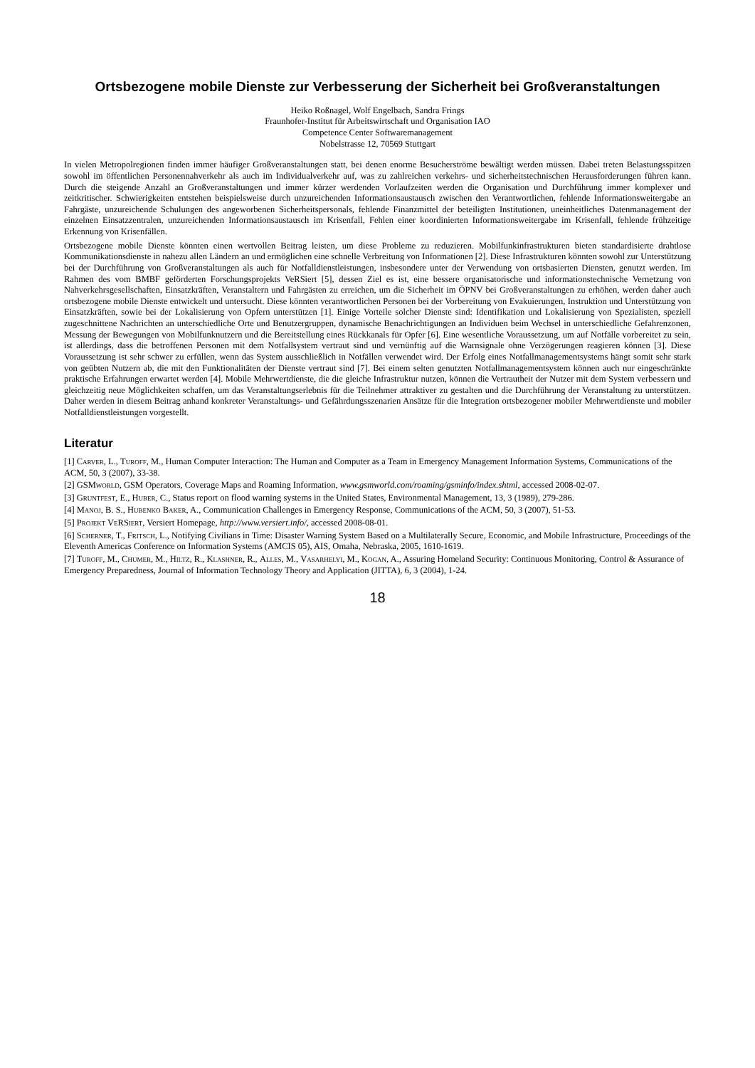Ortsbezogene mobile Dienste zur Verbesserung der Sicherheit bei Großveranstaltungen
Heiko Roßnagel, Wolf Engelbach, Sandra Frings
Fraunhofer-Institut für Arbeitswirtschaft und Organisation IAO
Competence Center Softwaremanagement
Nobelstrasse 12, 70569 Stuttgart
In vielen Metropolregionen finden immer häufiger Großveranstaltungen statt, bei denen enorme Besucherströme bewältigt werden müssen. Dabei treten Belastungsspitzen sowohl im öffentlichen Personennahverkehr als auch im Individualverkehr auf, was zu zahlreichen verkehrs- und sicherheitstechnischen Herausforderungen führen kann. Durch die steigende Anzahl an Großveranstaltungen und immer kürzer werdenden Vorlaufzeiten werden die Organisation und Durchführung immer komplexer und zeitkritischer. Schwierigkeiten entstehen beispielsweise durch unzureichenden Informationsaustausch zwischen den Verantwortlichen, fehlende Informationsweitergabe an Fahrgäste, unzureichende Schulungen des angeworbenen Sicherheitspersonals, fehlende Finanzmittel der beteiligten Institutionen, uneinheitliches Datenmanagement der einzelnen Einsatzzentralen, unzureichenden Informationsaustausch im Krisenfall, Fehlen einer koordinierten Informationsweitergabe im Krisenfall, fehlende frühzeitige Erkennung von Krisenfällen.
Ortsbezogene mobile Dienste könnten einen wertvollen Beitrag leisten, um diese Probleme zu reduzieren. Mobilfunkinfrastrukturen bieten standardisierte drahtlose Kommunikationsdienste in nahezu allen Ländern an und ermöglichen eine schnelle Verbreitung von Informationen [2]. Diese Infrastrukturen könnten sowohl zur Unterstützung bei der Durchführung von Großveranstaltungen als auch für Notfalldienstleistungen, insbesondere unter der Verwendung von ortsbasierten Diensten, genutzt werden. Im Rahmen des vom BMBF geförderten Forschungsprojekts VeRSiert [5], dessen Ziel es ist, eine bessere organisatorische und informationstechnische Vernetzung von Nahverkehrsgesellschaften, Einsatzkräften, Veranstaltern und Fahrgästen zu erreichen, um die Sicherheit im ÖPNV bei Großveranstaltungen zu erhöhen, werden daher auch ortsbezogene mobile Dienste entwickelt und untersucht. Diese könnten verantwortlichen Personen bei der Vorbereitung von Evakuierungen, Instruktion und Unterstützung von Einsatzkräften, sowie bei der Lokalisierung von Opfern unterstützen [1]. Einige Vorteile solcher Dienste sind: Identifikation und Lokalisierung von Spezialisten, speziell zugeschnittene Nachrichten an unterschiedliche Orte und Benutzergruppen, dynamische Benachrichtigungen an Individuen beim Wechsel in unterschiedliche Gefahrenzonen, Messung der Bewegungen von Mobilfunknutzern und die Bereitstellung eines Rückkanals für Opfer [6]. Eine wesentliche Voraussetzung, um auf Notfälle vorbereitet zu sein, ist allerdings, dass die betroffenen Personen mit dem Notfallsystem vertraut sind und vernünftig auf die Warnsignale ohne Verzögerungen reagieren können [3]. Diese Voraussetzung ist sehr schwer zu erfüllen, wenn das System ausschließlich in Notfällen verwendet wird. Der Erfolg eines Notfallmanagementsystems hängt somit sehr stark von geübten Nutzern ab, die mit den Funktionalitäten der Dienste vertraut sind [7]. Bei einem selten genutzten Notfallmanagementsystem können auch nur eingeschränkte praktische Erfahrungen erwartet werden [4]. Mobile Mehrwertdienste, die die gleiche Infrastruktur nutzen, können die Vertrautheit der Nutzer mit dem System verbessern und gleichzeitig neue Möglichkeiten schaffen, um das Veranstaltungserlebnis für die Teilnehmer attraktiver zu gestalten und die Durchführung der Veranstaltung zu unterstützen. Daher werden in diesem Beitrag anhand konkreter Veranstaltungs- und Gefährdungsszenarien Ansätze für die Integration ortsbezogener mobiler Mehrwertdienste und mobiler Notfalldienstleistungen vorgestellt.
Literatur
[1] Carver, L., Turoff, M., Human Computer Interaction: The Human and Computer as a Team in Emergency Management Information Systems, Communications of the ACM, 50, 3 (2007), 33-38.
[2] GSMworld, GSM Operators, Coverage Maps and Roaming Information, www.gsmworld.com/roaming/gsminfo/index.shtml, accessed 2008-02-07.
[3] Gruntfest, E., Huber, C., Status report on flood warning systems in the United States, Environmental Management, 13, 3 (1989), 279-286.
[4] Manoj, B. S., Hubenko Baker, A., Communication Challenges in Emergency Response, Communications of the ACM, 50, 3 (2007), 51-53.
[5] Projekt VeRSiert, Versiert Homepage, http://www.versiert.info/, accessed 2008-08-01.
[6] Scherner, T., Fritsch, L., Notifying Civilians in Time: Disaster Warning System Based on a Multilaterally Secure, Economic, and Mobile Infrastructure, Proceedings of the Eleventh Americas Conference on Information Systems (AMCIS 05), AIS, Omaha, Nebraska, 2005, 1610-1619.
[7] Turoff, M., Chumer, M., Hiltz, R., Klashner, R., Alles, M., Vasarhelyi, M., Kogan, A., Assuring Homeland Security: Continuous Monitoring, Control & Assurance of Emergency Preparedness, Journal of Information Technology Theory and Application (JITTA), 6, 3 (2004), 1-24.
18